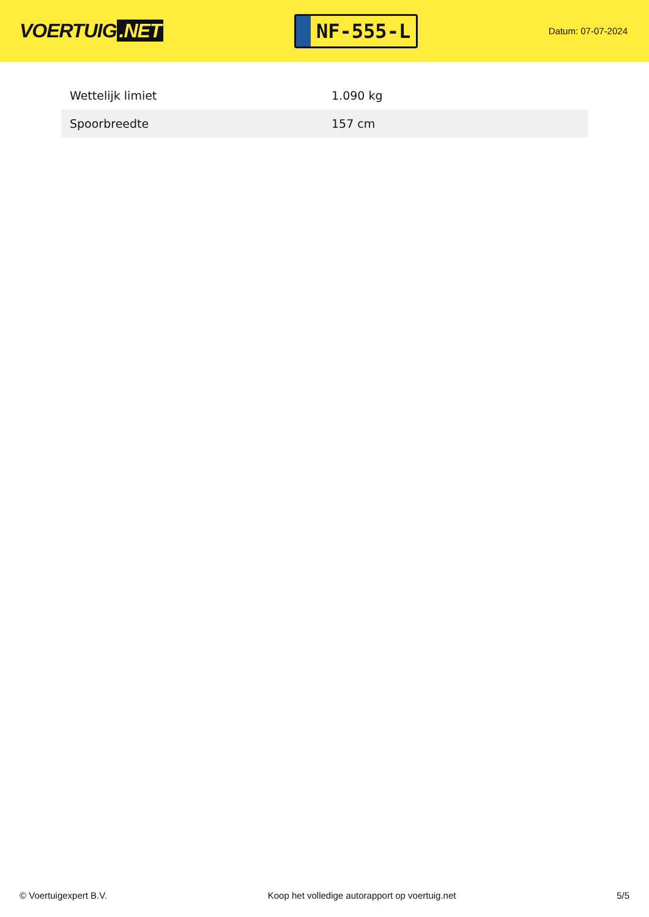VOERTUIG.NET
NF-555-L
Datum: 07-07-2024
| Wettelijk limiet | 1.090 kg |
| Spoorbreedte | 157 cm |
© Voertuigexpert B.V. Koop het volledige autorapport op voertuig.net 5/5